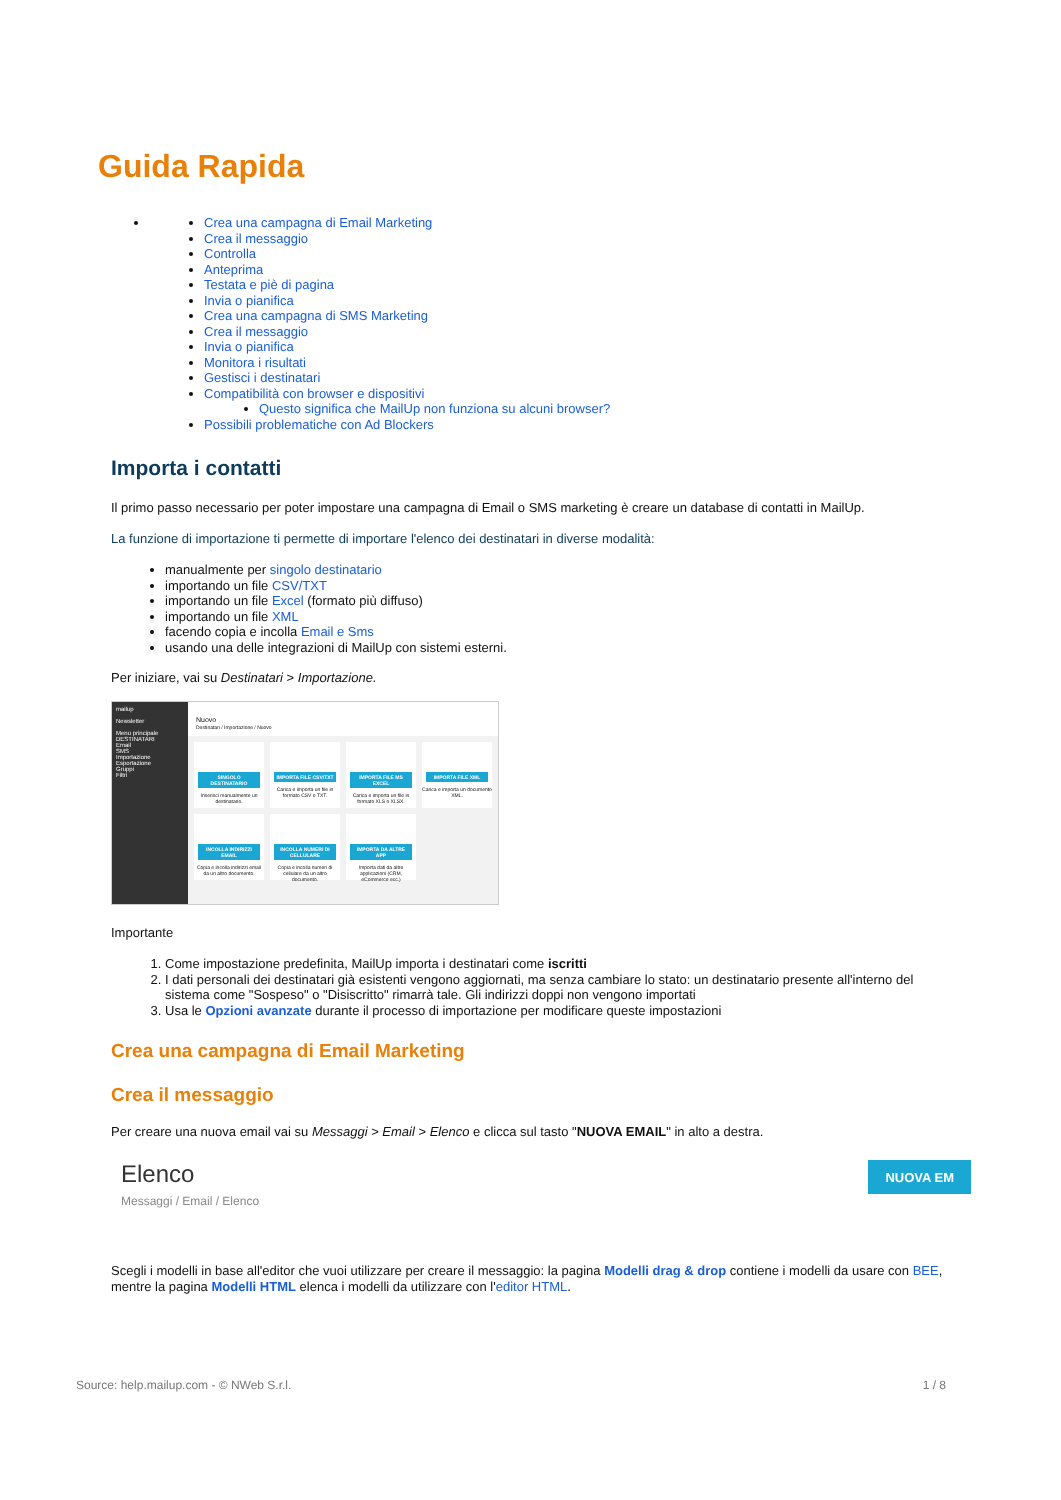Guida Rapida
Crea una campagna di Email Marketing
Crea il messaggio
Controlla
Anteprima
Testata e piè di pagina
Invia o pianifica
Crea una campagna di SMS Marketing
Crea il messaggio
Invia o pianifica
Monitora i risultati
Gestisci i destinatari
Compatibilità con browser e dispositivi
Questo significa che MailUp non funziona su alcuni browser?
Possibili problematiche con Ad Blockers
Importa i contatti
Il primo passo necessario per poter impostare una campagna di Email o SMS marketing è creare un database di contatti in MailUp.
La funzione di importazione ti permette di importare l'elenco dei destinatari in diverse modalità:
manualmente per singolo destinatario
importando un file CSV/TXT
importando un file Excel (formato più diffuso)
importando un file XML
facendo copia e incolla Email e Sms
usando una delle integrazioni di MailUp con sistemi esterni.
Per iniziare, vai su Destinatari > Importazione.
mailup
Newsletter
Menu principale
DESTINATARI
Email
SMS
Importazione
Esportazione
Gruppi
Filtri
Nuovo
Destinatari / Importazione / Nuovo
SINGOLO DESTINATARIO
Inserisci manualmente un destinatario.
IMPORTA FILE CSV/TXT
Carica e importa un file in formato CSV o TXT.
IMPORTA FILE MS EXCEL
Carica e importa un file in formato XLS o XLSX.
IMPORTA FILE XML
Carica e importa un documento XML.
INCOLLA INDIRIZZI EMAIL
Copia e incolla indirizzi email da un altro documento.
INCOLLA NUMERI DI CELLULARE
Copia e incolla numeri di cellulare da un altro documento.
IMPORTA DA ALTRE APP
Importa dati da altre applicazioni (CRM, eCommerce ecc.)
Importante
1. Come impostazione predefinita, MailUp importa i destinatari come iscritti
2. I dati personali dei destinatari già esistenti vengono aggiornati, ma senza cambiare lo stato: un destinatario presente all'interno del sistema come "Sospeso" o "Disiscritto" rimarrà tale. Gli indirizzi doppi non vengono importati
3. Usa le Opzioni avanzate durante il processo di importazione per modificare queste impostazioni
Crea una campagna di Email Marketing
Crea il messaggio
Per creare una nuova email vai su Messaggi > Email > Elenco e clicca sul tasto "NUOVA EMAIL" in alto a destra.
Elenco
Messaggi / Email / Elenco
NUOVA EM
Scegli i modelli in base all'editor che vuoi utilizzare per creare il messaggio: la pagina Modelli drag & drop contiene i modelli da usare con BEE, mentre la pagina Modelli HTML elenca i modelli da utilizzare con l'editor HTML.
Source: help.mailup.com - © NWeb S.r.l. 1 / 8